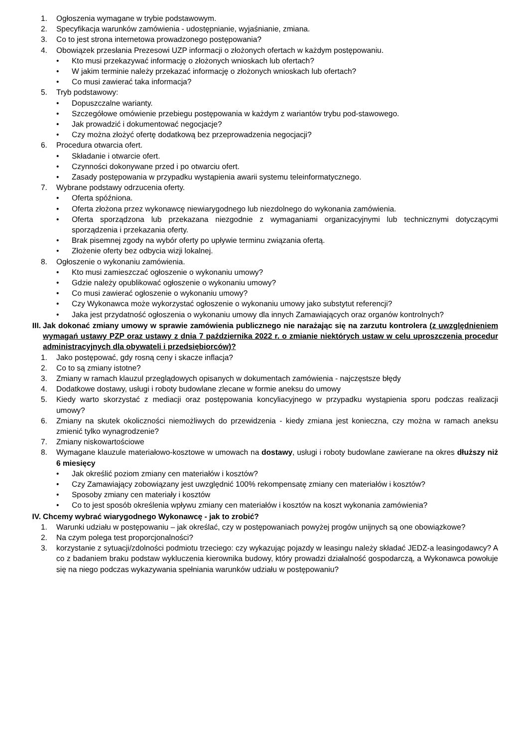1. Ogłoszenia wymagane w trybie podstawowym.
2. Specyfikacja warunków zamówienia - udostępnianie, wyjaśnianie, zmiana.
3. Co to jest strona internetowa prowadzonego postępowania?
4. Obowiązek przesłania Prezesowi UZP informacji o złożonych ofertach w każdym postępowaniu.
• Kto musi przekazywać informację o złożonych wnioskach lub ofertach?
• W jakim terminie należy przekazać informację o złożonych wnioskach lub ofertach?
• Co musi zawierać taka informacja?
5. Tryb podstawowy:
• Dopuszczalne warianty.
• Szczegółowe omówienie przebiegu postępowania w każdym z wariantów trybu pod-stawowego.
• Jak prowadzić i dokumentować negocjacje?
• Czy można złożyć ofertę dodatkową bez przeprowadzenia negocjacji?
6. Procedura otwarcia ofert.
• Składanie i otwarcie ofert.
• Czynności dokonywane przed i po otwarciu ofert.
• Zasady postępowania w przypadku wystąpienia awarii systemu teleinformatycznego.
7. Wybrane podstawy odrzucenia oferty.
• Oferta spóźniona.
• Oferta złożona przez wykonawcę niewiarygodnego lub niezdolnego do wykonania zamówienia.
• Oferta sporządzona lub przekazana niezgodnie z wymaganiami organizacyjnymi lub technicznymi dotyczącymi sporządzenia i przekazania oferty.
• Brak pisemnej zgody na wybór oferty po upływie terminu związania ofertą.
• Złożenie oferty bez odbycia wizji lokalnej.
8. Ogłoszenie o wykonaniu zamówienia.
• Kto musi zamieszczać ogłoszenie o wykonaniu umowy?
• Gdzie należy opublikować ogłoszenie o wykonaniu umowy?
• Co musi zawierać ogłoszenie o wykonaniu umowy?
• Czy Wykonawca może wykorzystać ogłoszenie o wykonaniu umowy jako substytut referencji?
• Jaka jest przydatność ogłoszenia o wykonaniu umowy dla innych Zamawiających oraz organów kontrolnych?
III. Jak dokonać zmiany umowy w sprawie zamówienia publicznego nie narażając się na zarzutu kontrolera (z uwzględnieniem wymagań ustawy PZP oraz ustawy z dnia 7 października 2022 r. o zmianie niektórych ustaw w celu uproszczenia procedur administracyjnych dla obywateli i przedsiębiorców)?
1. Jako postępować, gdy rosną ceny i skacze inflacja?
2. Co to są zmiany istotne?
3. Zmiany w ramach klauzul przeglądowych opisanych w dokumentach zamówienia - najczęstsze błędy
4. Dodatkowe dostawy, usługi i roboty budowlane zlecane w formie aneksu do umowy
5. Kiedy warto skorzystać z mediacji oraz postępowania koncyliacyjnego w przypadku wystąpienia sporu podczas realizacji umowy?
6. Zmiany na skutek okoliczności niemożliwych do przewidzenia - kiedy zmiana jest konieczna, czy można w ramach aneksu zmienić tylko wynagrodzenie?
7. Zmiany niskowartościowe
8. Wymagane klauzule materiałowo-kosztowe w umowach na dostawy, usługi i roboty budowlane zawierane na okres dłuższy niż 6 miesięcy
• Jak określić poziom zmiany cen materiałów i kosztów?
• Czy Zamawiający zobowiązany jest uwzględnić 100% rekompensatę zmiany cen materiałów i kosztów?
• Sposoby zmiany cen materiały i kosztów
• Co to jest sposób określenia wpływu zmiany cen materiałów i kosztów na koszt wykonania zamówienia?
IV. Chcemy wybrać wiarygodnego Wykonawcę - jak to zrobić?
1. Warunki udziału w postępowaniu – jak określać, czy w postępowaniach powyżej progów unijnych są one obowiązkowe?
2. Na czym polega test proporcjonalności?
3. korzystanie z sytuacji/zdolności podmiotu trzeciego: czy wykazując pojazdy w leasingu należy składać JEDZ-a leasingodawcy? A co z badaniem braku podstaw wykluczenia kierownika budowy, który prowadzi działalność gospodarczą, a Wykonawca powołuje się na niego podczas wykazywania spełniania warunków udziału w postępowaniu?